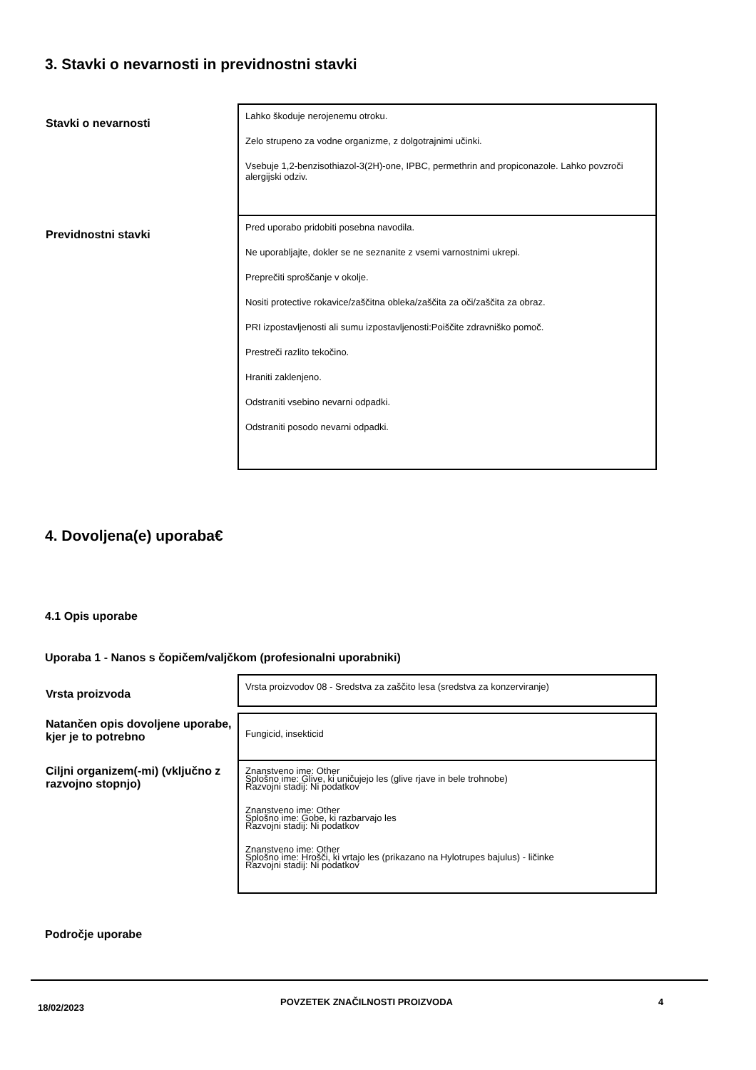3. Stavki o nevarnosti in previdnostni stavki
| Stavki o nevarnosti | Lahko škoduje nerojenemu otroku. Zelo strupeno za vodne organizme, z dolgotrajnimi učinki. Vsebuje 1,2-benzisothiazol-3(2H)-one, IPBC, permethrin and propiconazole. Lahko povzroči alergijski odziv. |
| Previdnostni stavki | Pred uporabo pridobiti posebna navodila. Ne uporabljajte, dokler se ne seznanite z vsemi varnostnimi ukrepi. Preprečiti sproščanje v okolje. Nositi protective rokavice/zaščitna obleka/zaščita za oči/zaščita za obraz. PRI izpostavljenosti ali sumu izpostavljenosti:Poiščite zdravniško pomoč. Prestreči razlito tekočino. Hraniti zaklenjeno. Odstraniti vsebino nevarni odpadki. Odstraniti posodo nevarni odpadki. |
4. Dovoljena(e) uporaba€
4.1 Opis uporabe
Uporaba 1 - Nanos s čopičem/valjčkom (profesionalni uporabniki)
| Vrsta proizvoda | Vrsta proizvodov 08 - Sredstva za zaščito lesa (sredstva za konzerviranje) |
| Natančen opis dovoljene uporabe, kjer je to potrebno | Fungicid, insekticid |
| Ciljni organizem(-mi) (vključno z razvojno stopnjo) | Znanstveno ime: Other Splošno ime: Glive, ki uničujejo les (glive rjave in bele trohnobe) Razvojni stadij: Ni podatkov Znanstveno ime: Other Splošno ime: Gobe, ki razbarvajo les Razvojni stadij: Ni podatkov Znanstveno ime: Other Splošno ime: Hrošči, ki vrtajo les (prikazano na Hylotrupes bajulus) - ličinke Razvojni stadij: Ni podatkov |
Področje uporabe
18/02/2023 POVZETEK ZNAČILNOSTI PROIZVODA 4